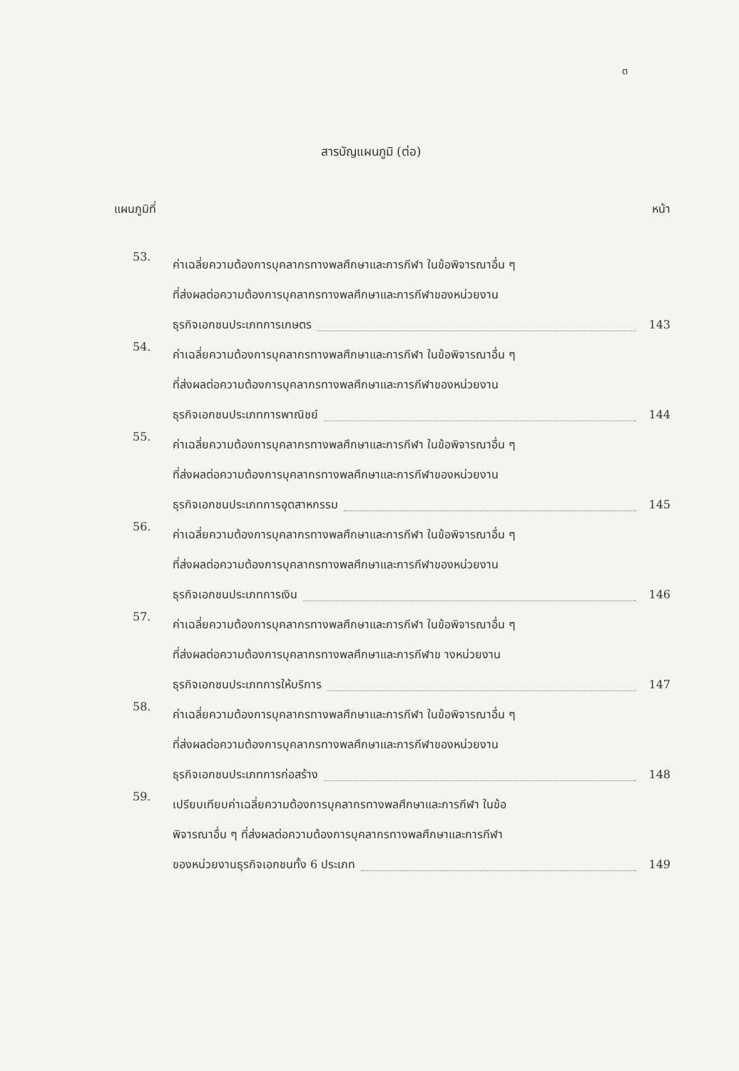ต
สารบัญแผนภูมิ (ต่อ)
แผนภูมิที่ หน้า
53.
ค่าเฉลี่ยความต้องการบุคลากรทางพลศึกษาและการกีฬา ในข้อพิจารณาอื่น ๆ
ที่ส่งผลต่อความต้องการบุคลากรทางพลศึกษาและการกีฬาของหน่วยงาน
ธุรกิจเอกชนประเภทการเกษตร 143
54.
ค่าเฉลี่ยความต้องการบุคลากรทางพลศึกษาและการกีฬา ในข้อพิจารณาอื่น ๆ
ที่ส่งผลต่อความต้องการบุคลากรทางพลศึกษาและการกีฬาของหน่วยงาน
ธุรกิจเอกชนประเภทการพาณิชย์ 144
55.
ค่าเฉลี่ยความต้องการบุคลากรทางพลศึกษาและการกีฬา ในข้อพิจารณาอื่น ๆ
ที่ส่งผลต่อความต้องการบุคลากรทางพลศึกษาและการกีฬาของหน่วยงาน
ธุรกิจเอกชนประเภทการอุตสาหกรรม 145
56.
ค่าเฉลี่ยความต้องการบุคลากรทางพลศึกษาและการกีฬา ในข้อพิจารณาอื่น ๆ
ที่ส่งผลต่อความต้องการบุคลากรทางพลศึกษาและการกีฬาของหน่วยงาน
ธุรกิจเอกชนประเภทการเงิน 146
57.
ค่าเฉลี่ยความต้องการบุคลากรทางพลศึกษาและการกีฬา ในข้อพิจารณาอื่น ๆ
ที่ส่งผลต่อความต้องการบุคลากรทางพลศึกษาและการกีฬาข างหน่วยงาน
ธุรกิจเอกชนประเภทการให้บริการ 147
58.
ค่าเฉลี่ยความต้องการบุคลากรทางพลศึกษาและการกีฬา ในข้อพิจารณาอื่น ๆ
ที่ส่งผลต่อความต้องการบุคลากรทางพลศึกษาและการกีฬาของหน่วยงาน
ธุรกิจเอกชนประเภทการก่อสร้าง 148
59.
เปรียบเทียบค่าเฉลี่ยความต้องการบุคลากรทางพลศึกษาและการกีฬา ในข้อ
พิจารณาอื่น ๆ ที่ส่งผลต่อความต้องการบุคลากรทางพลศึกษาและการกีฬา
ของหน่วยงานธุรกิจเอกชนทั้ง 6 ประเภท 149